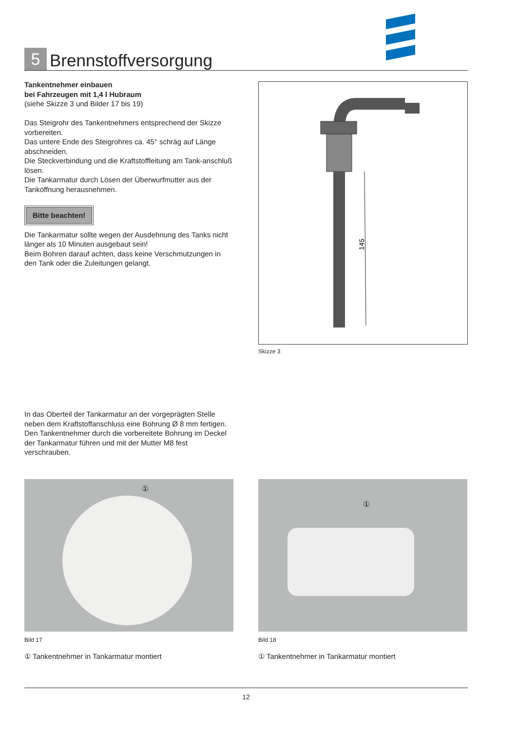5
Brennstoffversorgung
Tankentnehmer einbauen
bei Fahrzeugen mit 1,4 l Hubraum
(siehe Skizze 3 und Bilder 17 bis 19)
Das Steigrohr des Tankentnehmers entsprechend der Skizze vorbereiten.
Das untere Ende des Steigrohres ca. 45° schräg auf Länge abschneiden.
Die Steckverbindung und die Kraftstoffleitung am Tank-anschluß lösen.
Die Tankarmatur durch Lösen der Überwurfmutter aus der Tanköffnung herausnehmen.
Bitte beachten!
Die Tankarmatur sollte wegen der Ausdehnung des Tanks nicht länger als 10 Minuten ausgebaut sein!
Beim Bohren darauf achten, dass keine Verschmutzungen in den Tank oder die Zuleitungen gelangt.
145
Skizze 3
In das Oberteil der Tankarmatur an der vorgeprägten Stelle neben dem Kraftstoffanschluss eine Bohrung Ø 8 mm fertigen.
Den Tankentnehmer durch die vorbereitete Bohrung im Deckel der Tankarmatur führen und mit der Mutter M8 fest verschrauben.
① ①
Bild 17 Bild 18
① Tankentnehmer in Tankarmatur montiert
① Tankentnehmer in Tankarmatur montiert
12